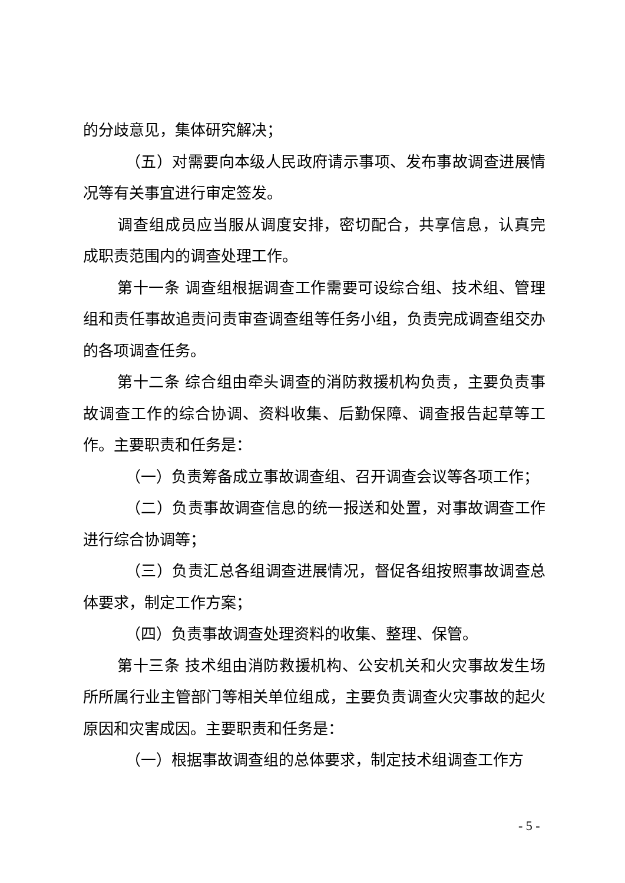的分歧意见，集体研究解决；
（五）对需要向本级人民政府请示事项、发布事故调查进展情况等有关事宜进行审定签发。
调查组成员应当服从调度安排，密切配合，共享信息，认真完成职责范围内的调查处理工作。
第十一条 调查组根据调查工作需要可设综合组、技术组、管理组和责任事故追责问责审查调查组等任务小组，负责完成调查组交办的各项调查任务。
第十二条 综合组由牵头调查的消防救援机构负责，主要负责事故调查工作的综合协调、资料收集、后勤保障、调查报告起草等工作。主要职责和任务是：
（一）负责筹备成立事故调查组、召开调查会议等各项工作；
（二）负责事故调查信息的统一报送和处置，对事故调查工作进行综合协调等；
（三）负责汇总各组调查进展情况，督促各组按照事故调查总体要求，制定工作方案；
（四）负责事故调查处理资料的收集、整理、保管。
第十三条 技术组由消防救援机构、公安机关和火灾事故发生场所所属行业主管部门等相关单位组成，主要负责调查火灾事故的起火原因和灾害成因。主要职责和任务是：
（一）根据事故调查组的总体要求，制定技术组调查工作方
- 5 -